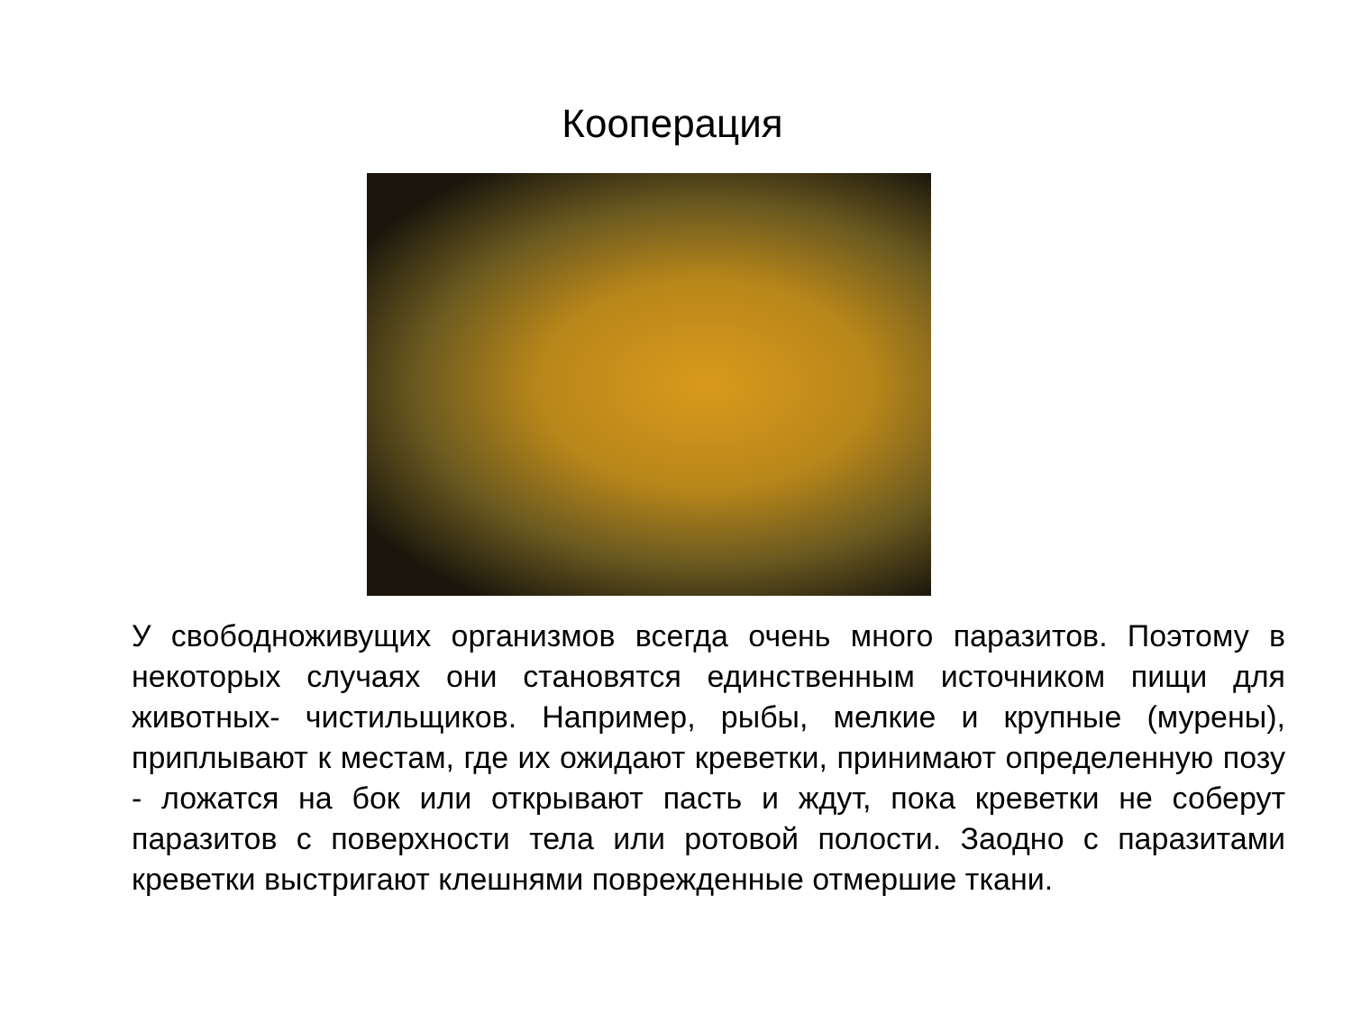Кооперация
У свободноживущих организмов всегда очень много паразитов. Поэтому в некоторых случаях они становятся единственным источником пищи для животных- чистильщиков. Например, рыбы, мелкие и крупные (мурены), приплывают к местам, где их ожидают креветки, принимают определенную позу - ложатся на бок или открывают пасть и ждут, пока креветки не соберут паразитов с поверхности тела или ротовой полости. Заодно с паразитами креветки выстригают клешнями поврежденные отмершие ткани.